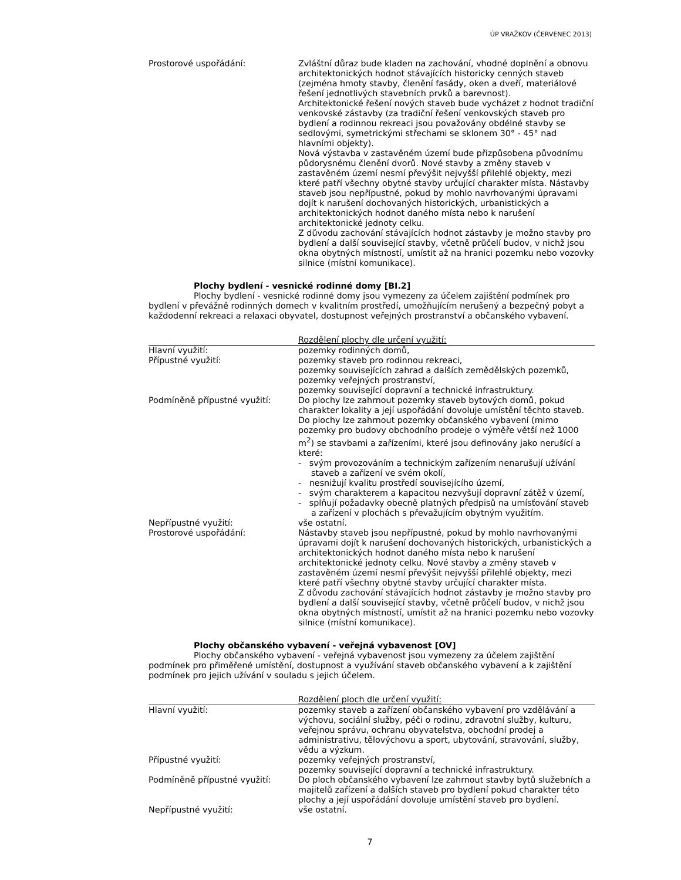ÚP VRAŽKOV (ČERVENEC 2013)
Prostorové uspořádání: Zvláštní důraz bude kladen na zachování, vhodné doplnění a obnovu architektonických hodnot stávajících historicky cenných staveb (zejména hmoty stavby, členění fasády, oken a dveří, materiálové řešení jednotlivých stavebních prvků a barevnost).
Architektonické řešení nových staveb bude vycházet z hodnot tradiční venkovské zástavby (za tradiční řešení venkovských staveb pro bydlení a rodinnou rekreaci jsou považovány obdélné stavby se sedlovými, symetrickými střechami se sklonem 30° - 45° nad hlavními objekty).
Nová výstavba v zastavěném území bude přizpůsobena původnímu půdorysnému členění dvorů. Nové stavby a změny staveb v zastavěném území nesmí převýšit nejvyšší přilehlé objekty, mezi které patří všechny obytné stavby určující charakter místa. Nástavby staveb jsou nepřípustné, pokud by mohlo navrhovanými úpravami dojít k narušení dochovaných historických, urbanistických a architektonických hodnot daného místa nebo k narušení architektonické jednoty celku.
Z důvodu zachování stávajících hodnot zástavby je možno stavby pro bydlení a další související stavby, včetně průčelí budov, v nichž jsou okna obytných místností, umístit až na hranici pozemku nebo vozovky silnice (místní komunikace).
Plochy bydlení - vesnické rodinné domy [BI.2]
Plochy bydlení - vesnické rodinné domy jsou vymezeny za účelem zajištění podmínek pro bydlení v převážně rodinných domech v kvalitním prostředí, umožňujícím nerušený a bezpečný pobyt a každodenní rekreaci a relaxaci obyvatel, dostupnost veřejných prostranství a občanského vybavení.
Rozdělení plochy dle určení využití:
Hlavní využití: pozemky rodinných domů,
Přípustné využití: pozemky staveb pro rodinnou rekreaci,
pozemky souvisejících zahrad a dalších zemědělských pozemků,
pozemky veřejných prostranství,
pozemky související dopravní a technické infrastruktury.
Podmíněně přípustné využití: Do plochy lze zahrnout pozemky staveb bytových domů, pokud charakter lokality a její uspořádání dovoluje umístění těchto staveb.
Do plochy lze zahrnout pozemky občanského vybavení (mimo pozemky pro budovy obchodního prodeje o výměře větší než 1000 m<sup>2</sup>) se stavbami a zařízeními, které jsou definovány jako nerušící a které:
- svým provozováním a technickým zařízením nenarušují užívání staveb a zařízení ve svém okolí,
- nesnižují kvalitu prostředí souvisejícího území,
- svým charakterem a kapacitou nezvyšují dopravní zátěž v území,
- splňují požadavky obecně platných předpisů na umísťování staveb a zařízení v plochách s převažujícím obytným využitím.
Nepřípustné využití: vše ostatní.
Prostorové uspořádání: Nástavby staveb jsou nepřípustné, pokud by mohlo navrhovanými úpravami dojít k narušení dochovaných historických, urbanistických a architektonických hodnot daného místa nebo k narušení architektonické jednoty celku. Nové stavby a změny staveb v zastavěném území nesmí převýšit nejvyšší přilehlé objekty, mezi které patří všechny obytné stavby určující charakter místa.
Z důvodu zachování stávajících hodnot zástavby je možno stavby pro bydlení a další související stavby, včetně průčelí budov, v nichž jsou okna obytných místností, umístit až na hranici pozemku nebo vozovky silnice (místní komunikace).
Plochy občanského vybavení - veřejná vybavenost [OV]
Plochy občanského vybavení - veřejná vybavenost jsou vymezeny za účelem zajištění podmínek pro přiměřené umístění, dostupnost a využívání staveb občanského vybavení a k zajištění podmínek pro jejich užívání v souladu s jejich účelem.
Rozdělení ploch dle určení využití:
Hlavní využití: pozemky staveb a zařízení občanského vybavení pro vzdělávání a výchovu, sociální služby, péči o rodinu, zdravotní služby, kulturu, veřejnou správu, ochranu obyvatelstva, obchodní prodej a administrativu, tělovýchovu a sport, ubytování, stravování, služby, vědu a výzkum.
Přípustné využití: pozemky veřejných prostranství,
pozemky související dopravní a technické infrastruktury.
Podmíněně přípustné využití: Do ploch občanského vybavení lze zahrnout stavby bytů služebních a majitelů zařízení a dalších staveb pro bydlení pokud charakter této plochy a její uspořádání dovoluje umístění staveb pro bydlení.
Nepřípustné využití: vše ostatní.
7